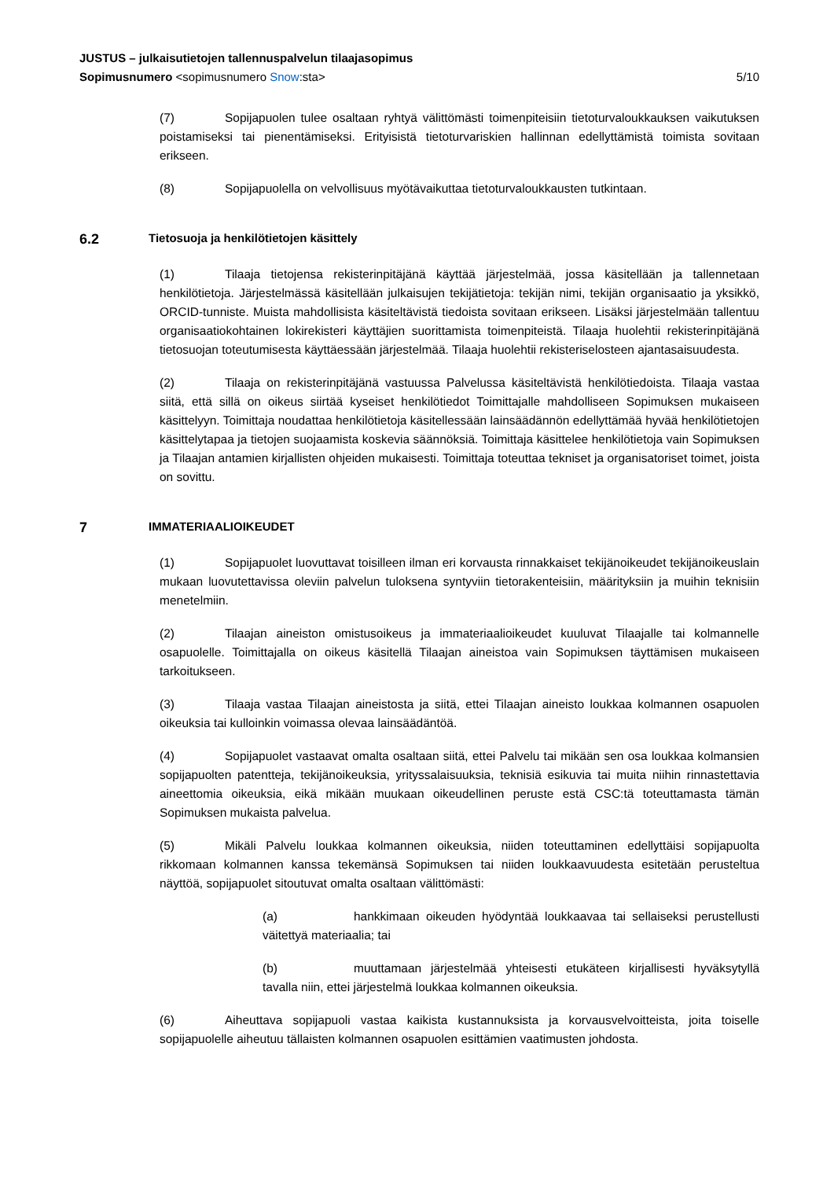JUSTUS – julkaisutietojen tallennuspalvelun tilaajasopimus
Sopimusnumero <sopimusnumero Snow:sta> 5/10
(7) Sopijapuolen tulee osaltaan ryhtyä välittömästi toimenpiteisiin tietoturvaloukkauksen vaikutuksen poistamiseksi tai pienentämiseksi. Erityisistä tietoturvariskien hallinnan edellyttämistä toimista sovitaan erikseen.
(8) Sopijapuolella on velvollisuus myötävaikuttaa tietoturvaloukkausten tutkintaan.
6.2 Tietosuoja ja henkilötietojen käsittely
(1) Tilaaja tietojensa rekisterinpitäjänä käyttää järjestelmää, jossa käsitellään ja tallennetaan henkilötietoja. Järjestelmässä käsitellään julkaisujen tekijätietoja: tekijän nimi, tekijän organisaatio ja yksikkö, ORCID-tunniste. Muista mahdollisista käsiteltävistä tiedoista sovitaan erikseen. Lisäksi järjestelmään tallentuu organisaatiokohtainen lokirekisteri käyttäjien suorittamista toimenpiteistä. Tilaaja huolehtii rekisterinpitäjänä tietosuojan toteutumisesta käyttäessään järjestelmää. Tilaaja huolehtii rekisteriselosteen ajantasaisuudesta.
(2) Tilaaja on rekisterinpitäjänä vastuussa Palvelussa käsiteltävistä henkilötiedoista. Tilaaja vastaa siitä, että sillä on oikeus siirtää kyseiset henkilötiedot Toimittajalle mahdolliseen Sopimuksen mukaiseen käsittelyyn. Toimittaja noudattaa henkilötietoja käsitellessään lainsäädännön edellyttämää hyvää henkilötietojen käsittelytapaa ja tietojen suojaamista koskevia säännöksiä. Toimittaja käsittelee henkilötietoja vain Sopimuksen ja Tilaajan antamien kirjallisten ohjeiden mukaisesti. Toimittaja toteuttaa tekniset ja organisatoriset toimet, joista on sovittu.
7 IMMATERIAALIOIKEUDET
(1) Sopijapuolet luovuttavat toisilleen ilman eri korvausta rinnakkaiset tekijänoikeudet tekijänoikeuslain mukaan luovutettavissa oleviin palvelun tuloksena syntyviin tietorakenteisiin, määrityksiin ja muihin teknisiin menetelmiin.
(2) Tilaajan aineiston omistusoikeus ja immateriaalioikeudet kuuluvat Tilaajalle tai kolmannelle osapuolelle. Toimittajalla on oikeus käsitellä Tilaajan aineistoa vain Sopimuksen täyttämisen mukaiseen tarkoitukseen.
(3) Tilaaja vastaa Tilaajan aineistosta ja siitä, ettei Tilaajan aineisto loukkaa kolmannen osapuolen oikeuksia tai kulloinkin voimassa olevaa lainsäädäntöä.
(4) Sopijapuolet vastaavat omalta osaltaan siitä, ettei Palvelu tai mikään sen osa loukkaa kolmansien sopijapuolten patentteja, tekijänoikeuksia, yrityssalaisuuksia, teknisiä esikuvia tai muita niihin rinnastettavia aineettomia oikeuksia, eikä mikään muukaan oikeudellinen peruste estä CSC:tä toteuttamasta tämän Sopimuksen mukaista palvelua.
(5) Mikäli Palvelu loukkaa kolmannen oikeuksia, niiden toteuttaminen edellyttäisi sopijapuolta rikkomaan kolmannen kanssa tekemänsä Sopimuksen tai niiden loukkaavuudesta esitetään perusteltua näyttöä, sopijapuolet sitoutuvat omalta osaltaan välittömästi:
(a) hankkimaan oikeuden hyödyntää loukkaavaa tai sellaiseksi perustellusti väitettyä materiaalia; tai
(b) muuttamaan järjestelmää yhteisesti etukäteen kirjallisesti hyväksytyllä tavalla niin, ettei järjestelmä loukkaa kolmannen oikeuksia.
(6) Aiheuttava sopijapuoli vastaa kaikista kustannuksista ja korvausvelvoitteista, joita toiselle sopijapuolelle aiheutuu tällaisten kolmannen osapuolen esittämien vaatimusten johdosta.